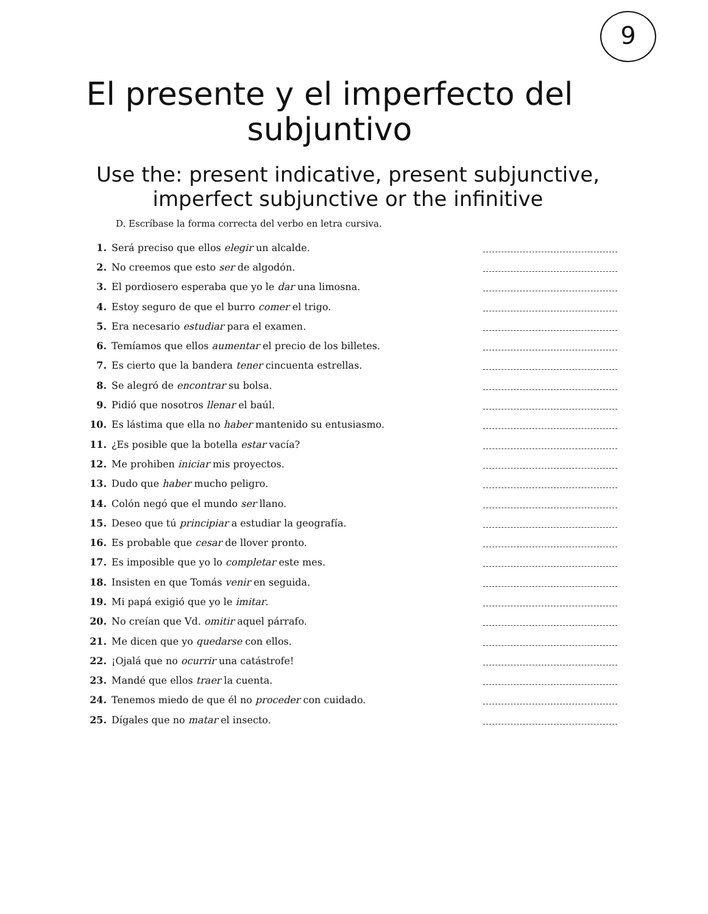9
El presente y el imperfecto del subjuntivo
Use the: present indicative, present subjunctive, imperfect subjunctive or the infinitive
D. Escríbase la forma correcta del verbo en letra cursiva.
1. Será preciso que ellos elegir un alcalde.
2. No creemos que esto ser de algodón.
3. El pordiosero esperaba que yo le dar una limosna.
4. Estoy seguro de que el burro comer el trigo.
5. Era necesario estudiar para el examen.
6. Temíamos que ellos aumentar el precio de los billetes.
7. Es cierto que la bandera tener cincuenta estrellas.
8. Se alegró de encontrar su bolsa.
9. Pidió que nosotros llenar el baúl.
10. Es lástima que ella no haber mantenido su entusiasmo.
11. ¿Es posible que la botella estar vacía?
12. Me prohiben iniciar mis proyectos.
13. Dudo que haber mucho peligro.
14. Colón negó que el mundo ser llano.
15. Deseo que tú principiar a estudiar la geografía.
16. Es probable que cesar de llover pronto.
17. Es imposible que yo lo completar este mes.
18. Insisten en que Tomás venir en seguida.
19. Mi papá exigió que yo le imitar.
20. No creían que Vd. omitir aquel párrafo.
21. Me dicen que yo quedarse con ellos.
22. ¡Ojalá que no ocurrir una catástrofe!
23. Mandé que ellos traer la cuenta.
24. Tenemos miedo de que él no proceder con cuidado.
25. Dígales que no matar el insecto.